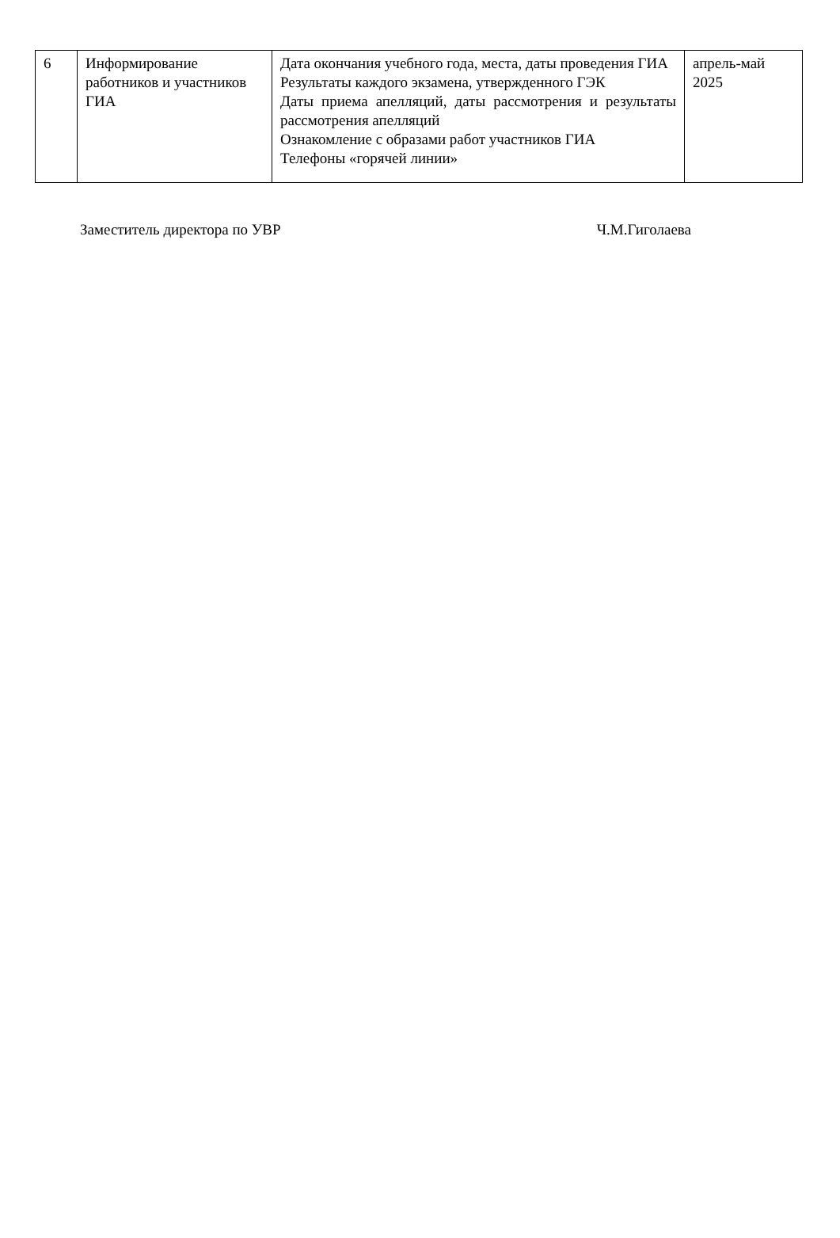| 6 | Информирование работников и участников ГИА | Дата окончания учебного года, места, даты проведения ГИА Результаты каждого экзамена, утвержденного ГЭК Даты приема апелляций, даты рассмотрения и результаты рассмотрения апелляций Ознакомление с образами работ участников ГИА Телефоны «горячей линии» | апрель-май 2025 |
Заместитель директора по УВР Ч.М.Гиголаева